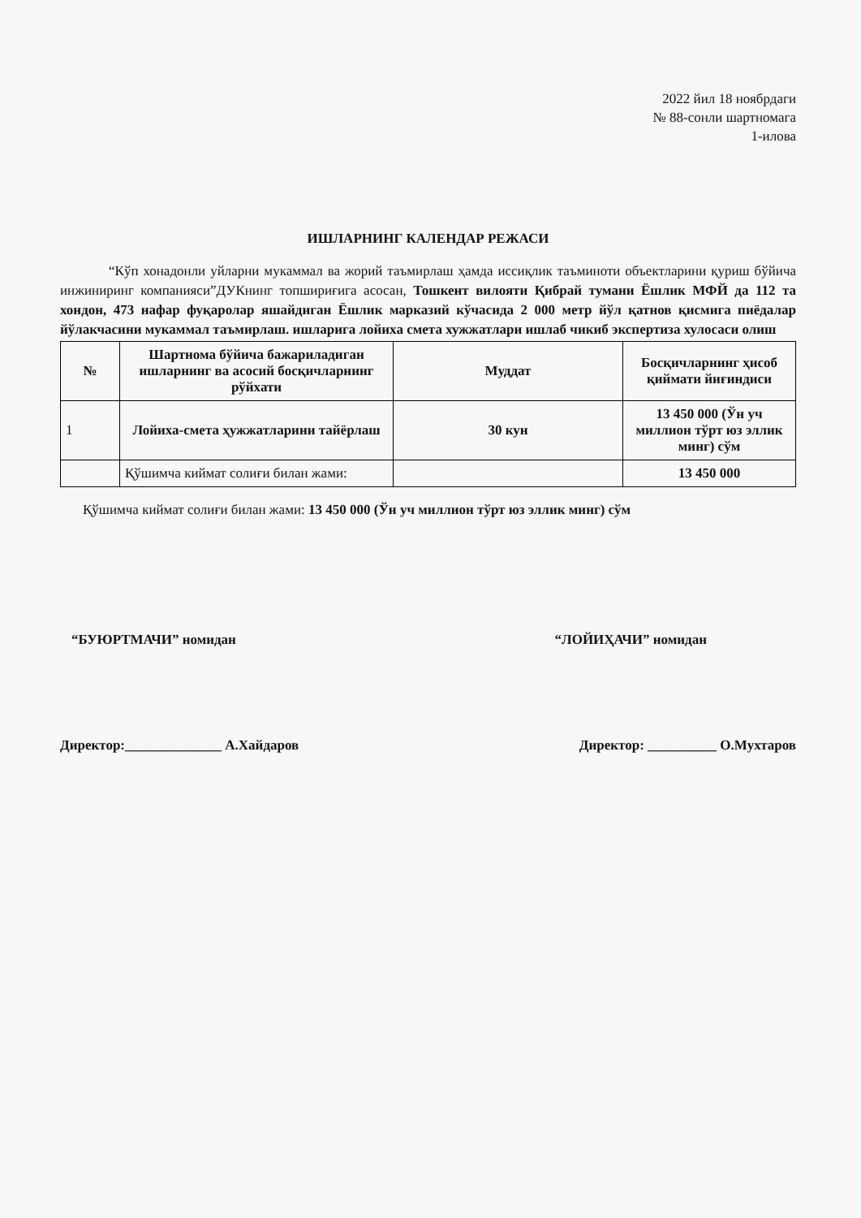2022 йил 18 ноябрдаги
№ 88-сонли шартномага
1-илова
ИШЛАРНИНГ КАЛЕНДАР РЕЖАСИ
“Кўп хонадонли уйларни мукаммал ва жорий таъмирлаш ҳамда иссиқлик таъминоти объектларини қуриш бўйича инжиниринг компанияси”ДУКнинг топшириғига асосан, Тошкент вилояти Қибрай тумани Ёшлик МФЙ да 112 та хондон, 473 нафар фуқаролар яшайдиган Ёшлик марказий кўчасида 2 000 метр йўл қатнов қисмига пиёдалар йўлакчасини мукаммал таъмирлаш. ишларига лойиха смета хужжатлари ишлаб чикиб экспертиза хулосаси олиш
| № | Шартнома бўйича бажариладиган ишларнинг ва асосий босқичларнинг рўйхати | Муддат | Босқичларнинг ҳисоб қиймати йиғиндиси |
| --- | --- | --- | --- |
| 1 | Лойиха-смета ҳужжатларини тайёрлаш | 30 кун | 13 450 000 (Ўн уч миллион тўрт юз эллик минг) сўм |
| | Қўшимча киймат солиғи билан жами: | | 13 450 000 |
Қўшимча киймат солиғи билан жами: 13 450 000 (Ўн уч миллион тўрт юз эллик минг) сўм
“БУЮРТМАЧИ” номидан “ЛОЙИҲАЧИ” номидан
Директор:______________ А.Хайдаров Директор: __________ О.Мухтаров